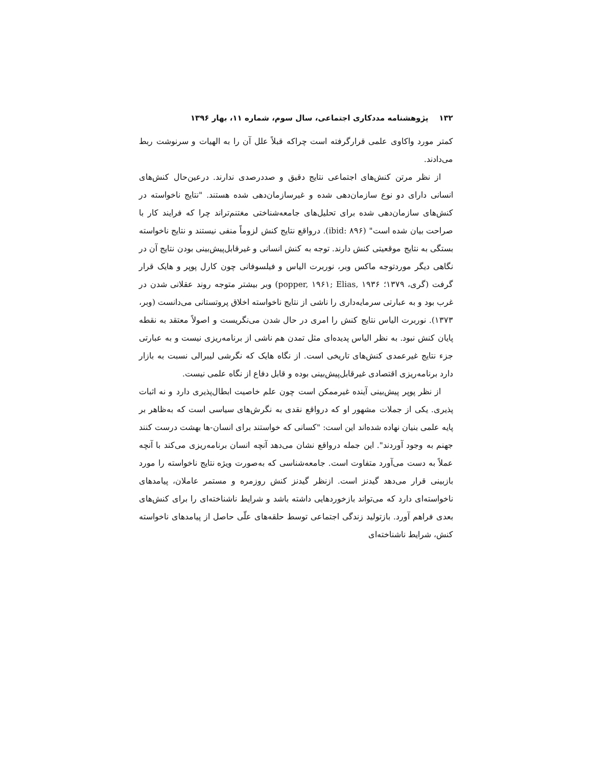۱۳۲ پژوهشنامه مددکاری اجتماعی، سال سوم، شماره ۱۱، بهار ۱۳۹۶
کمتر مورد واکاوی علمی قرارگرفته است چراکه قبلاً علل آن را به الهیات و سرنوشت ربط می‌دادند.
از نظر مرتن کنش‌های اجتماعی نتایج دقیق و صددرصدی ندارند. درعین‌حال کنش‌های انسانی دارای دو نوع سازمان‌دهی شده و غیرسازمان‌دهی شده هستند. "نتایج ناخواسته در کنش‌های سازمان‌دهی شده برای تحلیل‌های جامعه‌شناختی مغتنم‌تراند چرا که فرایند کار با صراحت بیان شده است" (ibid: ۸۹۶). درواقع نتایج کنش لزوماً منفی نیستند و نتایج ناخواسته بستگی به نتایج موقعیتی کنش دارند. توجه به کنش انسانی و غیرقابل‌پیش‌بینی بودن نتایج آن در نگاهی دیگر موردتوجه ماکس وبر، نوربرت الیاس و فیلسوفانی چون کارل پوپر و هایک قرار گرفت (گری، ۱۳۷۹؛ popper, ۱۹۶۱; Elias, ۱۹۳۶) وبر بیشتر متوجه روند عقلانی شدن در غرب بود و به عبارتی سرمایه‌داری را ناشی از نتایج ناخواسته اخلاق پروتستانی می‌دانست (وبر، ۱۳۷۳). نوربرت الیاس نتایج کنش را امری در حال شدن می‌نگریست و اصولاً معتقد به نقطه پایان کنش نبود. به نظر الیاس پدیده‌ای مثل تمدن هم ناشی از برنامه‌ریزی نیست و به عبارتی جزء نتایج غیرعمدی کنش‌های تاریخی است. از نگاه هایک که نگرشی لیبرالی نسبت به بازار دارد برنامه‌ریزی اقتصادی غیرقابل‌پیش‌بینی بوده و قابل دفاع از نگاه علمی نیست.
از نظر پوپر پیش‌بینی آینده غیرممکن است چون علم خاصیت ابطال‌پذیری دارد و نه اثبات پذیری. یکی از جملات مشهور او که درواقع نقدی به نگرش‌های سیاسی است که به‌ظاهر بر پایه علمی بنیان نهاده شده‌اند این است: "کسانی که خواستند برای انسان-ها بهشت درست کنند جهنم به وجود آوردند". این جمله درواقع نشان می‌دهد آنچه انسان برنامه‌ریزی می‌کند با آنچه عملاً به دست می‌آورد متفاوت است. جامعه‌شناسی که به‌صورت ویژه نتایج ناخواسته را مورد بازبینی قرار می‌دهد گیدنز است. ازنظر گیدنز کنش روزمره و مستمر عاملان، پیامدهای ناخواسته‌ای دارد که می‌تواند بازخوردهایی داشته باشد و شرایط ناشناخته‌ای را برای کنش‌های بعدی فراهم آورد. بازتولید زندگی اجتماعی توسط حلقه‌های علّی حاصل از پیامدهای ناخواسته کنش، شرایط ناشناخته‌ای